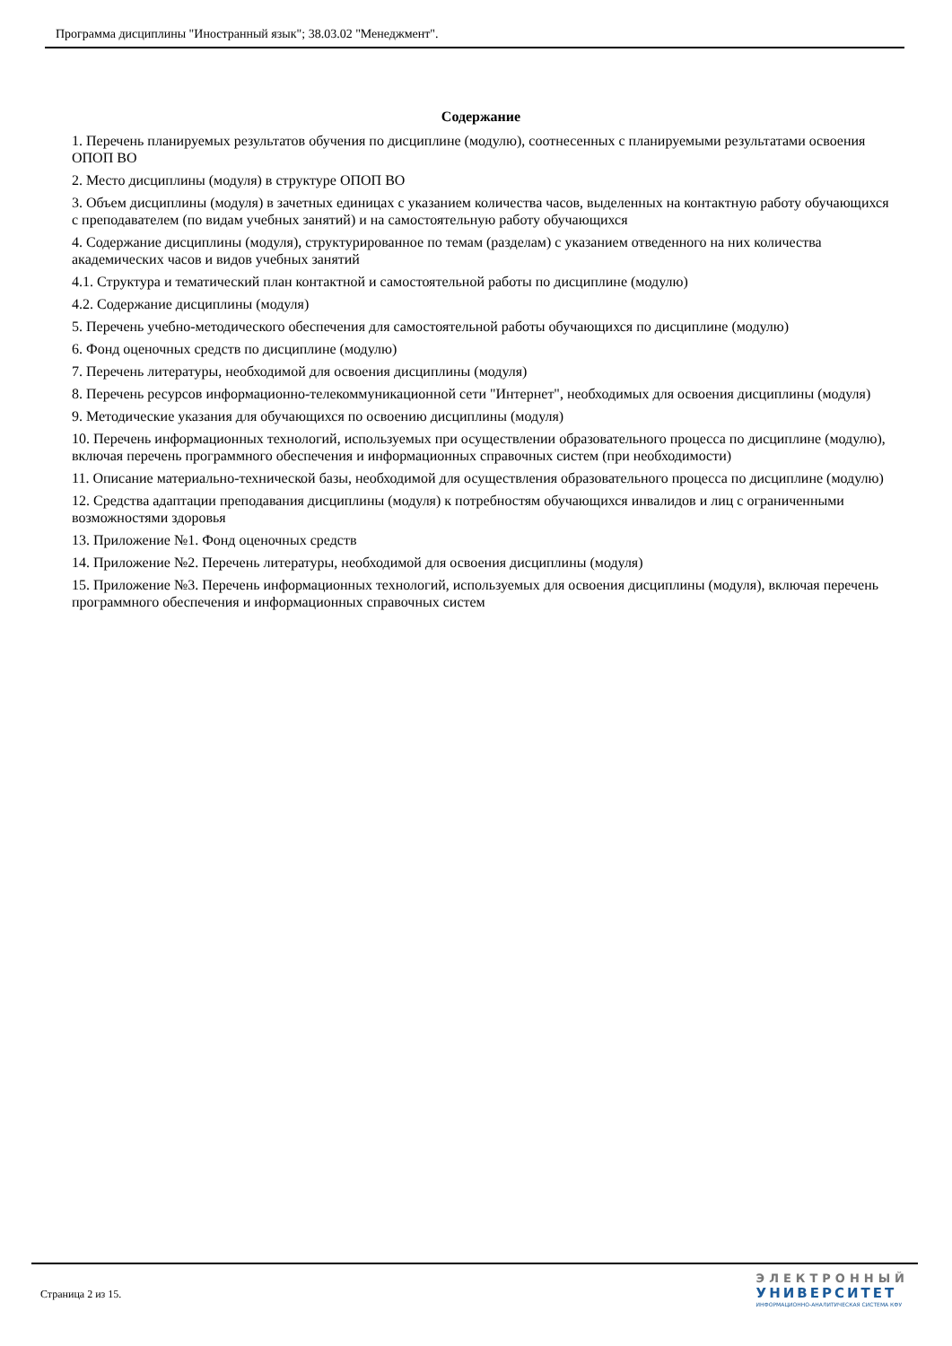Программа дисциплины "Иностранный язык"; 38.03.02 "Менеджмент".
Содержание
1. Перечень планируемых результатов обучения по дисциплине (модулю), соотнесенных с планируемыми результатами освоения ОПОП ВО
2. Место дисциплины (модуля) в структуре ОПОП ВО
3. Объем дисциплины (модуля) в зачетных единицах с указанием количества часов, выделенных на контактную работу обучающихся с преподавателем (по видам учебных занятий) и на самостоятельную работу обучающихся
4. Содержание дисциплины (модуля), структурированное по темам (разделам) с указанием отведенного на них количества академических часов и видов учебных занятий
4.1. Структура и тематический план контактной и самостоятельной работы по дисциплине (модулю)
4.2. Содержание дисциплины (модуля)
5. Перечень учебно-методического обеспечения для самостоятельной работы обучающихся по дисциплине (модулю)
6. Фонд оценочных средств по дисциплине (модулю)
7. Перечень литературы, необходимой для освоения дисциплины (модуля)
8. Перечень ресурсов информационно-телекоммуникационной сети "Интернет", необходимых для освоения дисциплины (модуля)
9. Методические указания для обучающихся по освоению дисциплины (модуля)
10. Перечень информационных технологий, используемых при осуществлении образовательного процесса по дисциплине (модулю), включая перечень программного обеспечения и информационных справочных систем (при необходимости)
11. Описание материально-технической базы, необходимой для осуществления образовательного процесса по дисциплине (модулю)
12. Средства адаптации преподавания дисциплины (модуля) к потребностям обучающихся инвалидов и лиц с ограниченными возможностями здоровья
13. Приложение №1. Фонд оценочных средств
14. Приложение №2. Перечень литературы, необходимой для освоения дисциплины (модуля)
15. Приложение №3. Перечень информационных технологий, используемых для освоения дисциплины (модуля), включая перечень программного обеспечения и информационных справочных систем
Страница 2 из 15.
ЭЛЕКТРОННЫЙ
УНИВЕРСИТЕТ
ИНФОРМАЦИОННО-АНАЛИТИЧЕСКАЯ СИСТЕМА КФУ